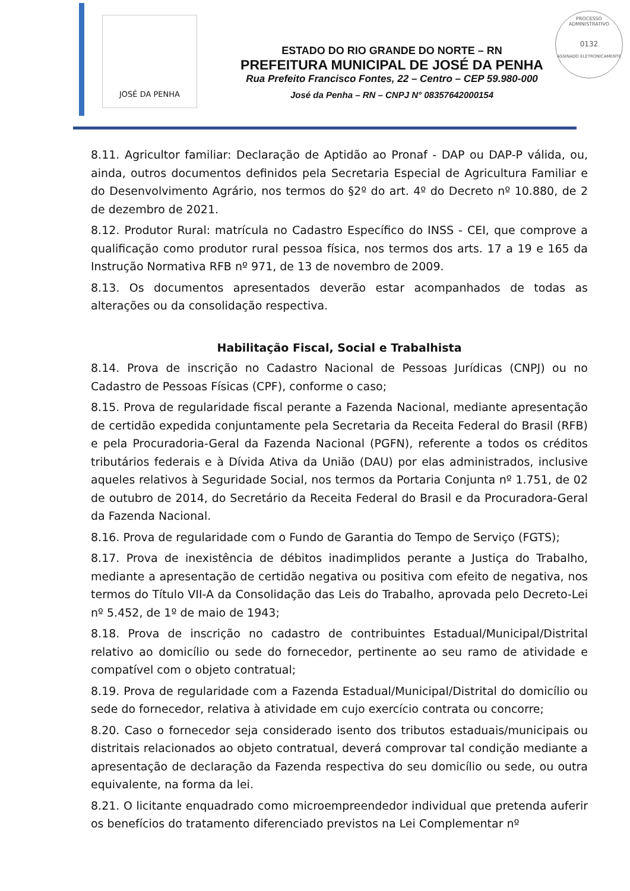JOSÉ DA PENHA
PROCESSO ADMINISTRATIVO
0132
ASSINADO ELETRONICAMENTE
ESTADO DO RIO GRANDE DO NORTE – RN
PREFEITURA MUNICIPAL DE JOSÉ DA PENHA
Rua Prefeito Francisco Fontes, 22 – Centro – CEP 59.980-000
José da Penha – RN – CNPJ N° 08357642000154
8.11. Agricultor familiar: Declaração de Aptidão ao Pronaf - DAP ou DAP-P válida, ou, ainda, outros documentos definidos pela Secretaria Especial de Agricultura Familiar e do Desenvolvimento Agrário, nos termos do §2º do art. 4º do Decreto nº 10.880, de 2 de dezembro de 2021.
8.12. Produtor Rural: matrícula no Cadastro Específico do INSS - CEI, que comprove a qualificação como produtor rural pessoa física, nos termos dos arts. 17 a 19 e 165 da Instrução Normativa RFB nº 971, de 13 de novembro de 2009.
8.13. Os documentos apresentados deverão estar acompanhados de todas as alterações ou da consolidação respectiva.
Habilitação Fiscal, Social e Trabalhista
8.14. Prova de inscrição no Cadastro Nacional de Pessoas Jurídicas (CNPJ) ou no Cadastro de Pessoas Físicas (CPF), conforme o caso;
8.15. Prova de regularidade fiscal perante a Fazenda Nacional, mediante apresentação de certidão expedida conjuntamente pela Secretaria da Receita Federal do Brasil (RFB) e pela Procuradoria-Geral da Fazenda Nacional (PGFN), referente a todos os créditos tributários federais e à Dívida Ativa da União (DAU) por elas administrados, inclusive aqueles relativos à Seguridade Social, nos termos da Portaria Conjunta nº 1.751, de 02 de outubro de 2014, do Secretário da Receita Federal do Brasil e da Procuradora-Geral da Fazenda Nacional.
8.16. Prova de regularidade com o Fundo de Garantia do Tempo de Serviço (FGTS);
8.17. Prova de inexistência de débitos inadimplidos perante a Justiça do Trabalho, mediante a apresentação de certidão negativa ou positiva com efeito de negativa, nos termos do Título VII-A da Consolidação das Leis do Trabalho, aprovada pelo Decreto-Lei nº 5.452, de 1º de maio de 1943;
8.18. Prova de inscrição no cadastro de contribuintes Estadual/Municipal/Distrital relativo ao domicílio ou sede do fornecedor, pertinente ao seu ramo de atividade e compatível com o objeto contratual;
8.19. Prova de regularidade com a Fazenda Estadual/Municipal/Distrital do domicílio ou sede do fornecedor, relativa à atividade em cujo exercício contrata ou concorre;
8.20. Caso o fornecedor seja considerado isento dos tributos estaduais/municipais ou distritais relacionados ao objeto contratual, deverá comprovar tal condição mediante a apresentação de declaração da Fazenda respectiva do seu domicílio ou sede, ou outra equivalente, na forma da lei.
8.21. O licitante enquadrado como microempreendedor individual que pretenda auferir os benefícios do tratamento diferenciado previstos na Lei Complementar nº